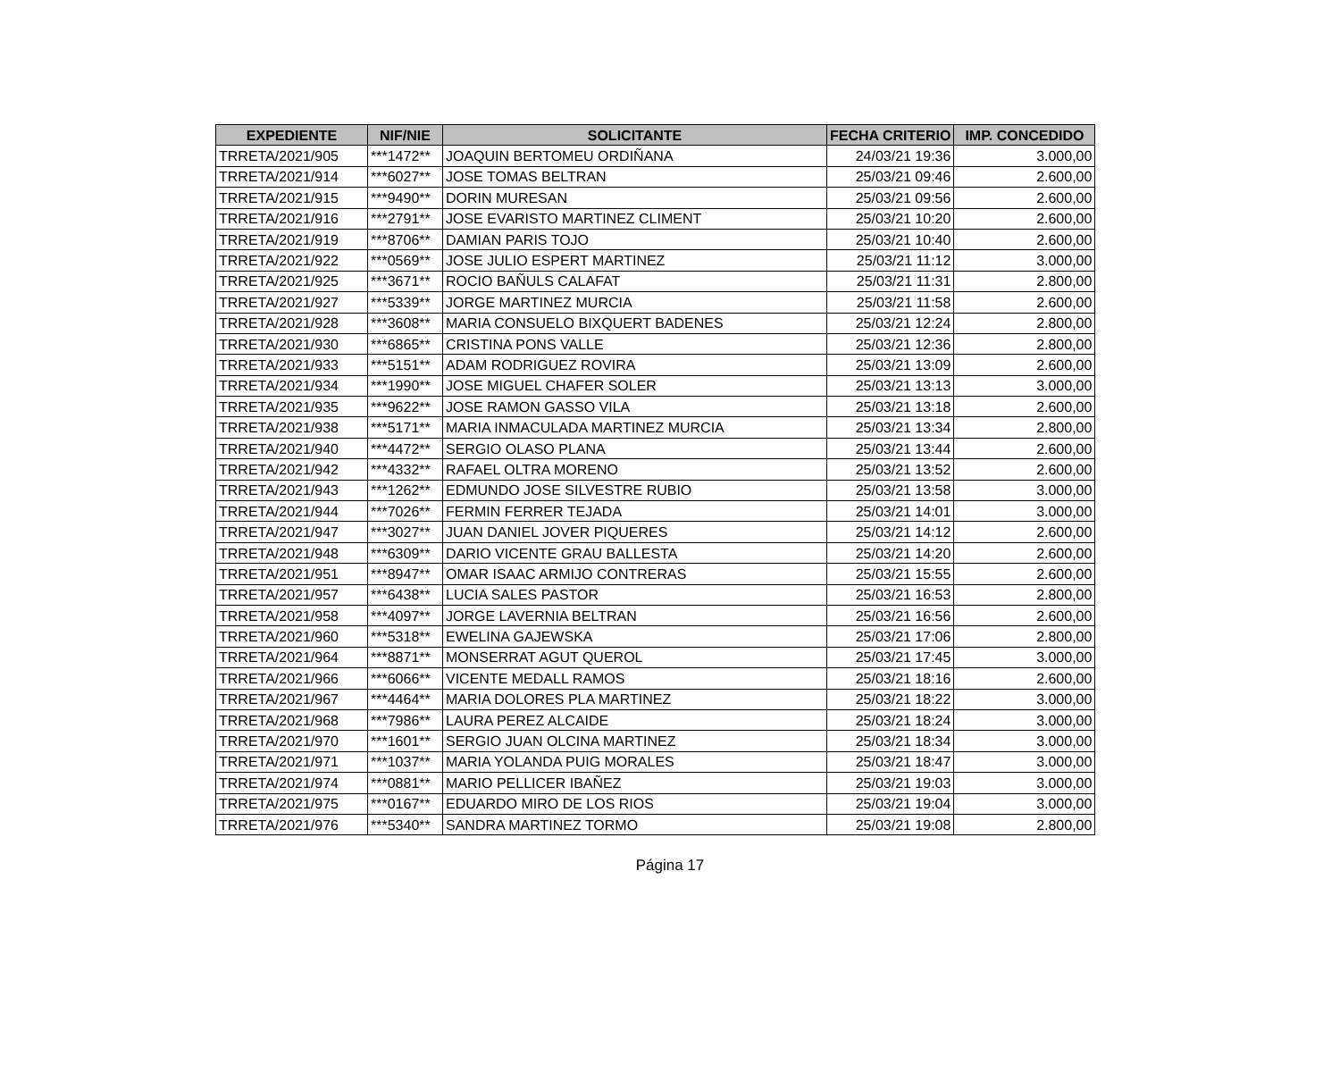| EXPEDIENTE | NIF/NIE | SOLICITANTE | FECHA CRITERIO | IMP. CONCEDIDO |
| --- | --- | --- | --- | --- |
| TRRETA/2021/905 | ***1472** | JOAQUIN BERTOMEU ORDIÑANA | 24/03/21 19:36 | 3.000,00 |
| TRRETA/2021/914 | ***6027** | JOSE TOMAS BELTRAN | 25/03/21 09:46 | 2.600,00 |
| TRRETA/2021/915 | ***9490** | DORIN MURESAN | 25/03/21 09:56 | 2.600,00 |
| TRRETA/2021/916 | ***2791** | JOSE EVARISTO MARTINEZ CLIMENT | 25/03/21 10:20 | 2.600,00 |
| TRRETA/2021/919 | ***8706** | DAMIAN PARIS TOJO | 25/03/21 10:40 | 2.600,00 |
| TRRETA/2021/922 | ***0569** | JOSE JULIO ESPERT MARTINEZ | 25/03/21 11:12 | 3.000,00 |
| TRRETA/2021/925 | ***3671** | ROCIO BAÑULS CALAFAT | 25/03/21 11:31 | 2.800,00 |
| TRRETA/2021/927 | ***5339** | JORGE MARTINEZ MURCIA | 25/03/21 11:58 | 2.600,00 |
| TRRETA/2021/928 | ***3608** | MARIA CONSUELO BIXQUERT BADENES | 25/03/21 12:24 | 2.800,00 |
| TRRETA/2021/930 | ***6865** | CRISTINA PONS VALLE | 25/03/21 12:36 | 2.800,00 |
| TRRETA/2021/933 | ***5151** | ADAM RODRIGUEZ ROVIRA | 25/03/21 13:09 | 2.600,00 |
| TRRETA/2021/934 | ***1990** | JOSE MIGUEL CHAFER SOLER | 25/03/21 13:13 | 3.000,00 |
| TRRETA/2021/935 | ***9622** | JOSE RAMON GASSO VILA | 25/03/21 13:18 | 2.600,00 |
| TRRETA/2021/938 | ***5171** | MARIA INMACULADA MARTINEZ MURCIA | 25/03/21 13:34 | 2.800,00 |
| TRRETA/2021/940 | ***4472** | SERGIO OLASO PLANA | 25/03/21 13:44 | 2.600,00 |
| TRRETA/2021/942 | ***4332** | RAFAEL OLTRA MORENO | 25/03/21 13:52 | 2.600,00 |
| TRRETA/2021/943 | ***1262** | EDMUNDO JOSE SILVESTRE RUBIO | 25/03/21 13:58 | 3.000,00 |
| TRRETA/2021/944 | ***7026** | FERMIN FERRER TEJADA | 25/03/21 14:01 | 3.000,00 |
| TRRETA/2021/947 | ***3027** | JUAN DANIEL JOVER PIQUERES | 25/03/21 14:12 | 2.600,00 |
| TRRETA/2021/948 | ***6309** | DARIO VICENTE GRAU BALLESTA | 25/03/21 14:20 | 2.600,00 |
| TRRETA/2021/951 | ***8947** | OMAR ISAAC ARMIJO CONTRERAS | 25/03/21 15:55 | 2.600,00 |
| TRRETA/2021/957 | ***6438** | LUCIA SALES PASTOR | 25/03/21 16:53 | 2.800,00 |
| TRRETA/2021/958 | ***4097** | JORGE LAVERNIA BELTRAN | 25/03/21 16:56 | 2.600,00 |
| TRRETA/2021/960 | ***5318** | EWELINA GAJEWSKA | 25/03/21 17:06 | 2.800,00 |
| TRRETA/2021/964 | ***8871** | MONSERRAT AGUT QUEROL | 25/03/21 17:45 | 3.000,00 |
| TRRETA/2021/966 | ***6066** | VICENTE MEDALL RAMOS | 25/03/21 18:16 | 2.600,00 |
| TRRETA/2021/967 | ***4464** | MARIA DOLORES PLA MARTINEZ | 25/03/21 18:22 | 3.000,00 |
| TRRETA/2021/968 | ***7986** | LAURA PEREZ ALCAIDE | 25/03/21 18:24 | 3.000,00 |
| TRRETA/2021/970 | ***1601** | SERGIO JUAN OLCINA MARTINEZ | 25/03/21 18:34 | 3.000,00 |
| TRRETA/2021/971 | ***1037** | MARIA YOLANDA PUIG MORALES | 25/03/21 18:47 | 3.000,00 |
| TRRETA/2021/974 | ***0881** | MARIO PELLICER IBAÑEZ | 25/03/21 19:03 | 3.000,00 |
| TRRETA/2021/975 | ***0167** | EDUARDO MIRO DE LOS RIOS | 25/03/21 19:04 | 3.000,00 |
| TRRETA/2021/976 | ***5340** | SANDRA MARTINEZ TORMO | 25/03/21 19:08 | 2.800,00 |
Página 17